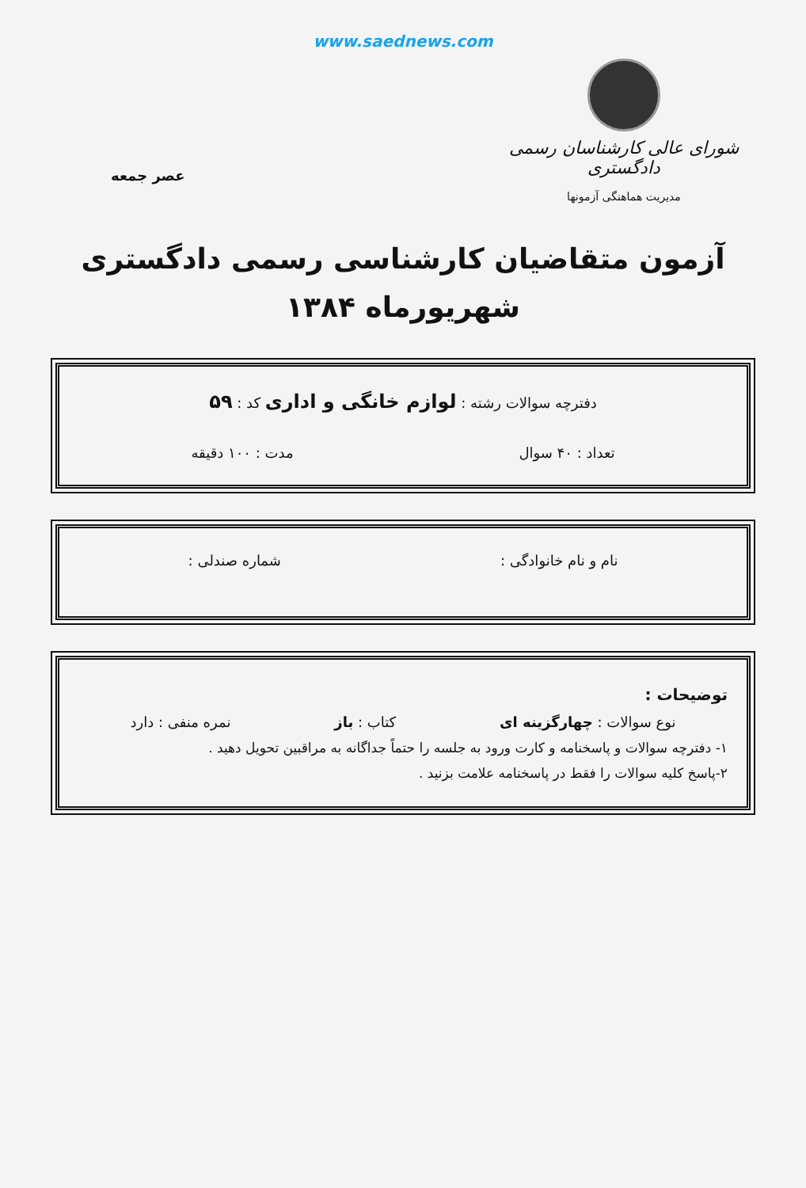www.saednews.com
شورای عالی کارشناسان رسمی دادگستری
مدیریت هماهنگی آزمونها
عصر جمعه
آزمون متقاضیان کارشناسی رسمی دادگستری
شهریورماه ۱۳۸۴
دفترچه سوالات رشته : لوازم خانگی و اداری کد : ۵۹
تعداد : ۴۰ سوال مدت : ۱۰۰ دقیقه
نام و نام خانوادگی : شماره صندلی :
توضیحات :
نوع سوالات : چهارگزینه ای کتاب : باز نمره منفی : دارد
۱- دفترچه سوالات و پاسخنامه و کارت ورود به جلسه را حتماً جداگانه به مراقبین تحویل دهید .
۲-پاسخ کلیه سوالات را فقط در پاسخنامه علامت بزنید .